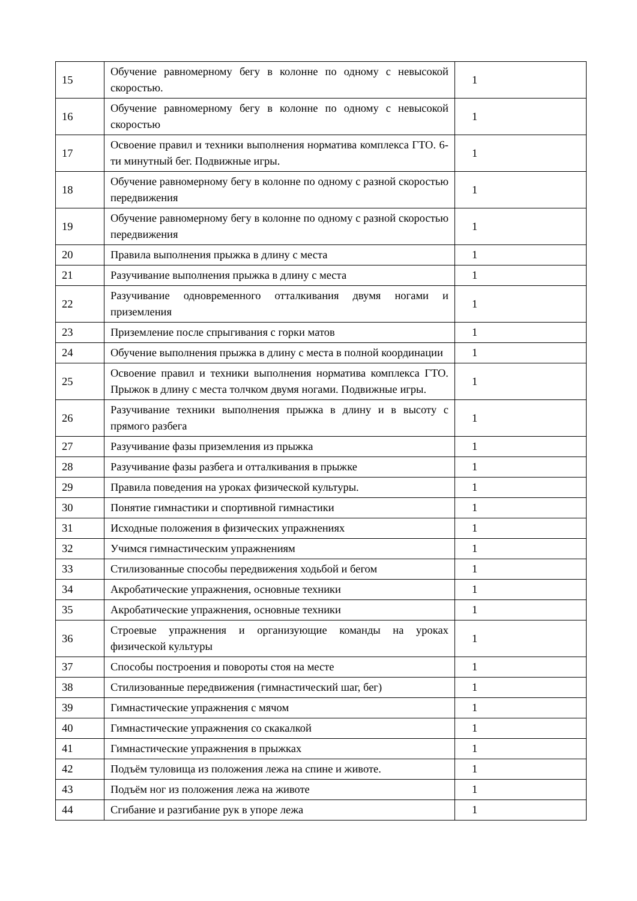| 15 | Обучение равномерному бегу в колонне по одному с невысокой скоростью. | 1 |
| 16 | Обучение равномерному бегу в колонне по одному с невысокой скоростью | 1 |
| 17 | Освоение правил и техники выполнения норматива комплекса ГТО. 6-ти минутный бег. Подвижные игры. | 1 |
| 18 | Обучение равномерному бегу в колонне по одному с разной скоростью передвижения | 1 |
| 19 | Обучение равномерному бегу в колонне по одному с разной скоростью передвижения | 1 |
| 20 | Правила выполнения прыжка в длину с места | 1 |
| 21 | Разучивание выполнения прыжка в длину с места | 1 |
| 22 | Разучивание одновременного отталкивания двумя ногами и приземления | 1 |
| 23 | Приземление после спрыгивания с горки матов | 1 |
| 24 | Обучение выполнения прыжка в длину с места в полной координации | 1 |
| 25 | Освоение правил и техники выполнения норматива комплекса ГТО. Прыжок в длину с места толчком двумя ногами. Подвижные игры. | 1 |
| 26 | Разучивание техники выполнения прыжка в длину и в высоту с прямого разбега | 1 |
| 27 | Разучивание фазы приземления из прыжка | 1 |
| 28 | Разучивание фазы разбега и отталкивания в прыжке | 1 |
| 29 | Правила поведения на уроках физической культуры. | 1 |
| 30 | Понятие гимнастики и спортивной гимнастики | 1 |
| 31 | Исходные положения в физических упражнениях | 1 |
| 32 | Учимся гимнастическим упражнениям | 1 |
| 33 | Стилизованные способы передвижения ходьбой и бегом | 1 |
| 34 | Акробатические упражнения, основные техники | 1 |
| 35 | Акробатические упражнения, основные техники | 1 |
| 36 | Строевые упражнения и организующие команды на уроках физической культуры | 1 |
| 37 | Способы построения и повороты стоя на месте | 1 |
| 38 | Стилизованные передвижения (гимнастический шаг, бег) | 1 |
| 39 | Гимнастические упражнения с мячом | 1 |
| 40 | Гимнастические упражнения со скакалкой | 1 |
| 41 | Гимнастические упражнения в прыжках | 1 |
| 42 | Подъём туловища из положения лежа на спине и животе. | 1 |
| 43 | Подъём ног из положения лежа на животе | 1 |
| 44 | Сгибание и разгибание рук в упоре лежа | 1 |